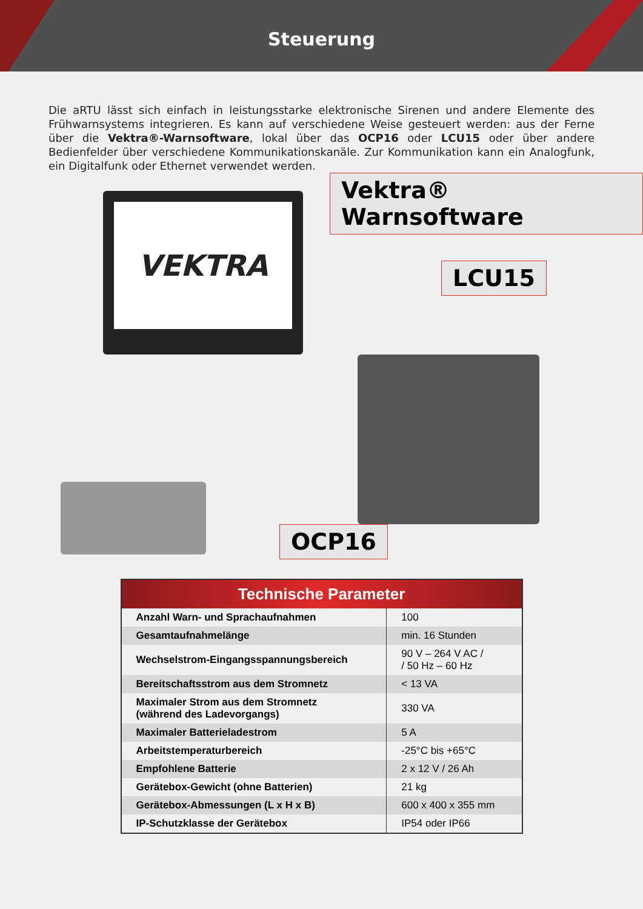Steuerung
Die aRTU lässt sich einfach in leistungsstarke elektronische Sirenen und andere Elemente des Frühwarnsystems integrieren. Es kann auf verschiedene Weise gesteuert werden: aus der Ferne über die Vektra®-Warnsoftware, lokal über das OCP16 oder LCU15 oder über andere Bedienfelder über verschiedene Kommunikationskanäle. Zur Kommunikation kann ein Analogfunk, ein Digitalfunk oder Ethernet verwendet werden.
VEKTRA Vektra® Warnsoftware
LCU15
OCP16
| Technische Parameter | |
| --- | --- |
| Anzahl Warn- und Sprachaufnahmen | 100 |
| Gesamtaufnahmelänge | min. 16 Stunden |
| Wechselstrom-Eingangsspannungsbereich | 90 V – 264 V AC / / 50 Hz – 60 Hz |
| Bereitschaftsstrom aus dem Stromnetz | < 13 VA |
| Maximaler Strom aus dem Stromnetz (während des Ladevorgangs) | 330 VA |
| Maximaler Batterieladestrom | 5 A |
| Arbeitstemperaturbereich | -25°C bis +65°C |
| Empfohlene Batterie | 2 x 12 V / 26 Ah |
| Gerätebox-Gewicht (ohne Batterien) | 21 kg |
| Gerätebox-Abmessungen (L x H x B) | 600 x 400 x 355 mm |
| IP-Schutzklasse der Gerätebox | IP54 oder IP66 |